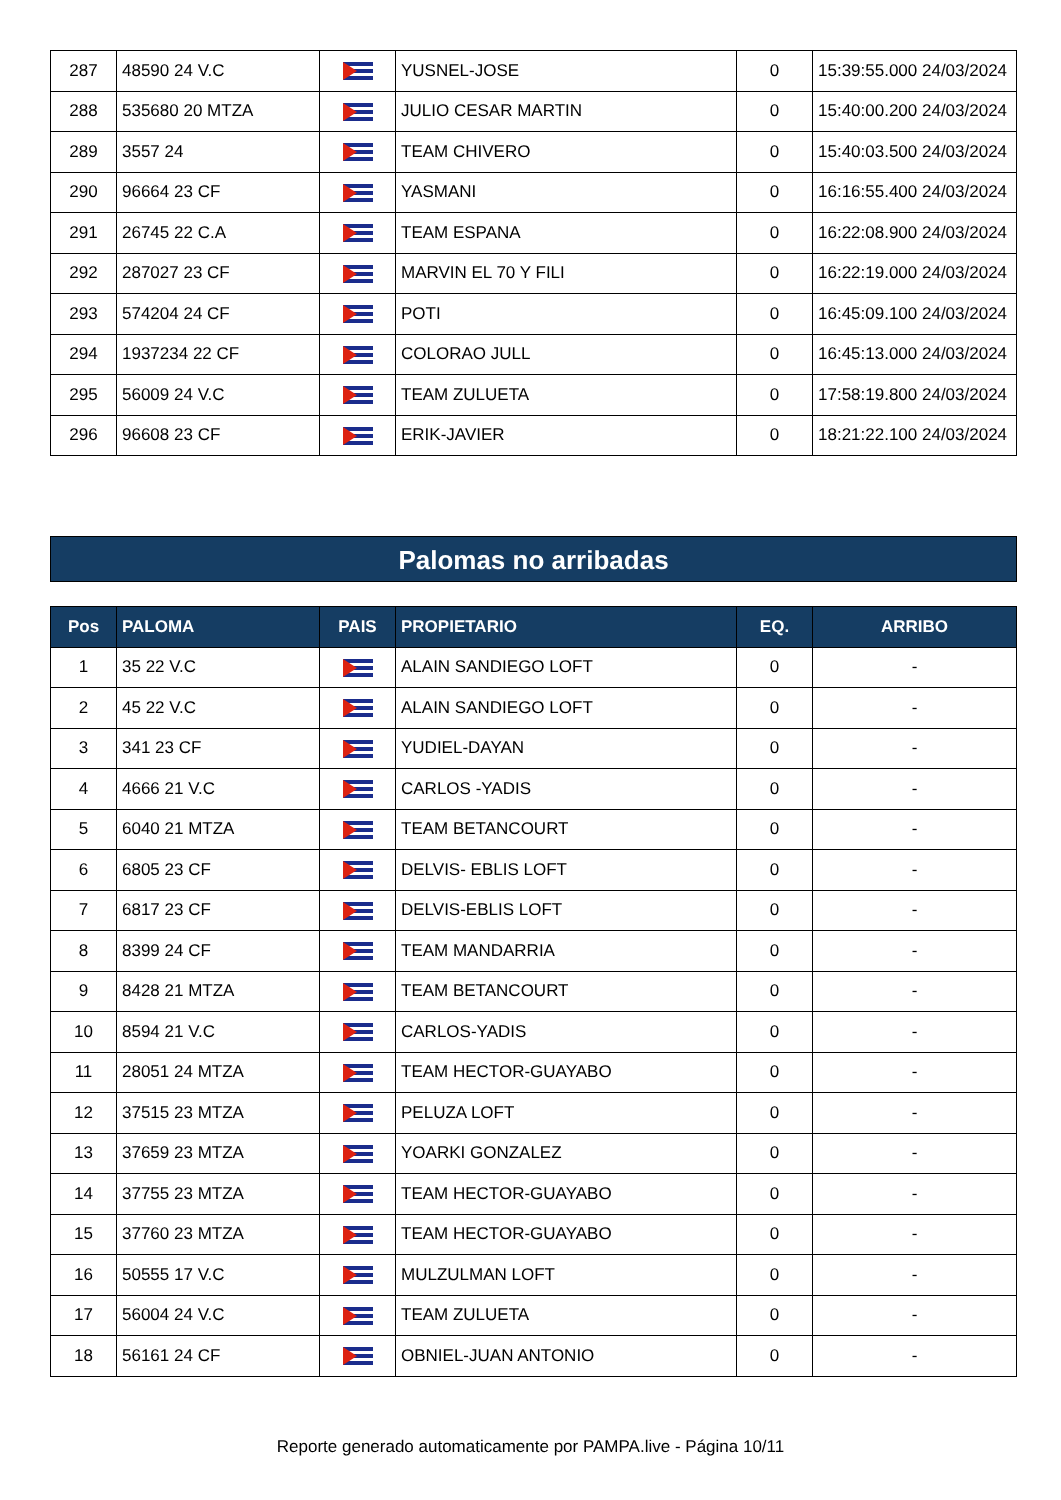| 287 | 48590 24 V.C | | YUSNEL-JOSE | 0 | 15:39:55.000 24/03/2024 |
| 288 | 535680 20 MTZA | | JULIO CESAR MARTIN | 0 | 15:40:00.200 24/03/2024 |
| 289 | 3557 24 | | TEAM CHIVERO | 0 | 15:40:03.500 24/03/2024 |
| 290 | 96664 23 CF | | YASMANI | 0 | 16:16:55.400 24/03/2024 |
| 291 | 26745 22 C.A | | TEAM ESPANA | 0 | 16:22:08.900 24/03/2024 |
| 292 | 287027 23 CF | | MARVIN EL 70 Y FILI | 0 | 16:22:19.000 24/03/2024 |
| 293 | 574204 24 CF | | POTI | 0 | 16:45:09.100 24/03/2024 |
| 294 | 1937234 22 CF | | COLORAO JULL | 0 | 16:45:13.000 24/03/2024 |
| 295 | 56009 24 V.C | | TEAM ZULUETA | 0 | 17:58:19.800 24/03/2024 |
| 296 | 96608 23 CF | | ERIK-JAVIER | 0 | 18:21:22.100 24/03/2024 |
Palomas no arribadas
| Pos | PALOMA | PAIS | PROPIETARIO | EQ. | ARRIBO |
| --- | --- | --- | --- | --- | --- |
| 1 | 35 22 V.C | | ALAIN SANDIEGO LOFT | 0 | - |
| 2 | 45 22 V.C | | ALAIN SANDIEGO LOFT | 0 | - |
| 3 | 341 23 CF | | YUDIEL-DAYAN | 0 | - |
| 4 | 4666 21 V.C | | CARLOS -YADIS | 0 | - |
| 5 | 6040 21 MTZA | | TEAM BETANCOURT | 0 | - |
| 6 | 6805 23 CF | | DELVIS- EBLIS LOFT | 0 | - |
| 7 | 6817 23 CF | | DELVIS-EBLIS LOFT | 0 | - |
| 8 | 8399 24 CF | | TEAM MANDARRIA | 0 | - |
| 9 | 8428 21 MTZA | | TEAM BETANCOURT | 0 | - |
| 10 | 8594 21 V.C | | CARLOS-YADIS | 0 | - |
| 11 | 28051 24 MTZA | | TEAM HECTOR-GUAYABO | 0 | - |
| 12 | 37515 23 MTZA | | PELUZA LOFT | 0 | - |
| 13 | 37659 23 MTZA | | YOARKI GONZALEZ | 0 | - |
| 14 | 37755 23 MTZA | | TEAM HECTOR-GUAYABO | 0 | - |
| 15 | 37760 23 MTZA | | TEAM HECTOR-GUAYABO | 0 | - |
| 16 | 50555 17 V.C | | MULZULMAN LOFT | 0 | - |
| 17 | 56004 24 V.C | | TEAM ZULUETA | 0 | - |
| 18 | 56161 24 CF | | OBNIEL-JUAN ANTONIO | 0 | - |
Reporte generado automaticamente por PAMPA.live - Página 10/11